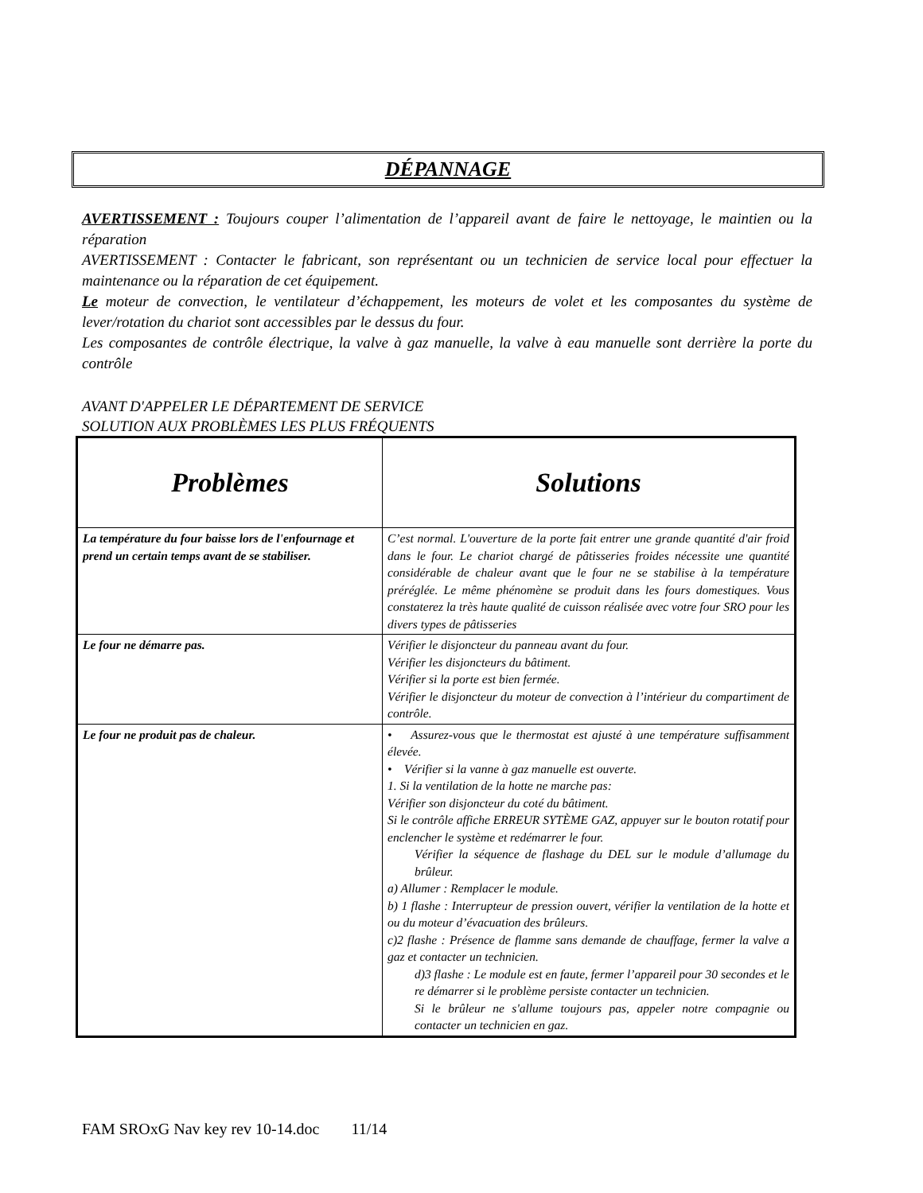DÉPANNAGE
AVERTISSEMENT : Toujours couper l’alimentation de l’appareil avant de faire le nettoyage, le maintien ou la réparation
AVERTISSEMENT : Contacter le fabricant, son représentant ou un technicien de service local pour effectuer la maintenance ou la réparation de cet équipement.
Le moteur de convection, le ventilateur d’échappement, les moteurs de volet et les composantes du système de lever/rotation du chariot sont accessibles par le dessus du four.
Les composantes de contrôle électrique, la valve à gaz manuelle, la valve à eau manuelle sont derrière la porte du contrôle
AVANT D'APPELER LE DÉPARTEMENT DE SERVICE
SOLUTION AUX PROBLÈMES LES PLUS FRÉQUENTS
| Problèmes | Solutions |
| --- | --- |
| La température du four baisse lors de l'enfournage et prend un certain temps avant de se stabiliser. | C’est normal. L'ouverture de la porte fait entrer une grande quantité d'air froid dans le four. Le chariot chargé de pâtisseries froides nécessite une quantité considérable de chaleur avant que le four ne se stabilise à la température préréglée. Le même phénomène se produit dans les fours domestiques. Vous constaterez la très haute qualité de cuisson réalisée avec votre four SRO pour les divers types de pâtisseries |
| Le four ne démarre pas. | Vérifier le disjoncteur du panneau avant du four. Vérifier les disjoncteurs du bâtiment. Vérifier si la porte est bien fermée. Vérifier le disjoncteur du moteur de convection à l’intérieur du compartiment de contrôle. |
| Le four ne produit pas de chaleur. | • Assurez-vous que le thermostat est ajusté à une température suffisamment élevée. • Vérifier si la vanne à gaz manuelle est ouverte. 1. Si la ventilation de la hotte ne marche pas: Vérifier son disjoncteur du coté du bâtiment. Si le contrôle affiche ERREUR SYTÈME GAZ, appuyer sur le bouton rotatif pour enclencher le système et redémarrer le four. Vérifier la séquence de flashage du DEL sur le module d’allumage du brûleur. a) Allumer : Remplacer le module. b) 1 flashe : Interrupteur de pression ouvert, vérifier la ventilation de la hotte et ou du moteur d’évacuation des brûleurs. c)2 flashe : Présence de flamme sans demande de chauffage, fermer la valve a gaz et contacter un technicien. d)3 flashe : Le module est en faute, fermer l’appareil pour 30 secondes et le re démarrer si le problème persiste contacter un technicien. Si le brûleur ne s'allume toujours pas, appeler notre compagnie ou contacter un technicien en gaz. |
FAM SROxG Nav key rev 10-14.doc 11/14